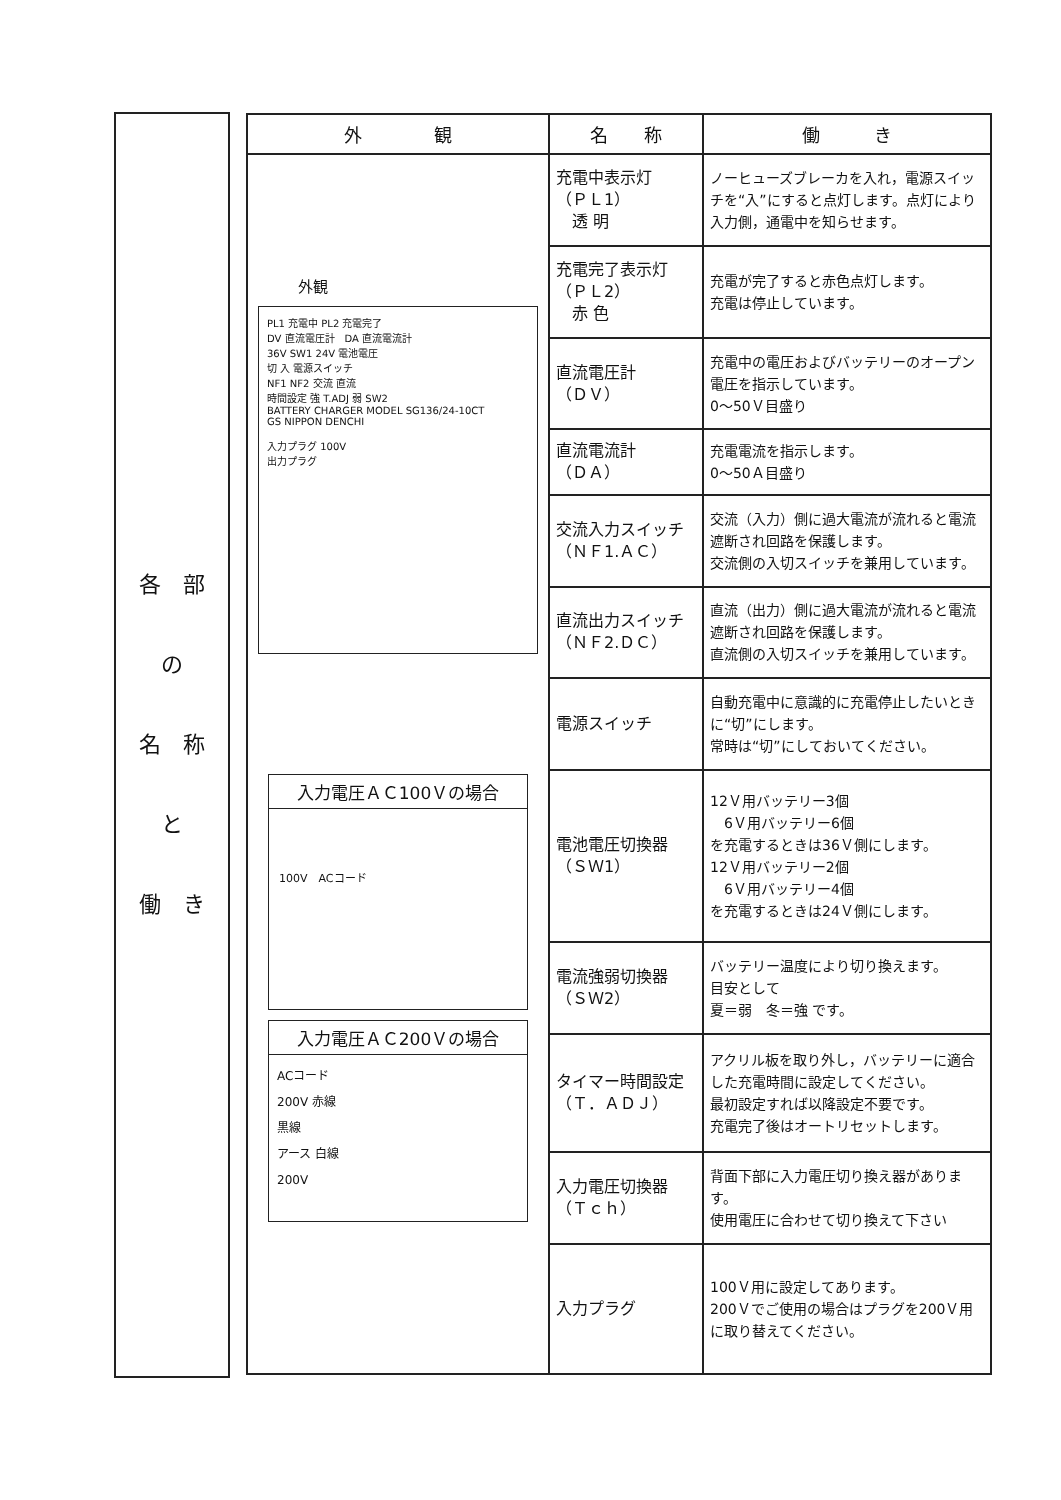各　部
の
名　称
と
働　き
| 外 観 | 名 称 | 働 き |
| --- | --- | --- |
| 外観 PL1 充電中 PL2 充電完了 DV 直流電圧計 DA 直流電流計 36V SW1 24V 電池電圧 切 入 電源スイッチ NF1 NF2 交流 直流 時間設定 強 T.ADJ 弱 SW2 BATTERY CHARGER MODEL SG136/24-10CT GS NIPPON DENCHI 入力プラグ 100V 出力プラグ 入力電圧ＡＣ100Ｖの場合 100V ACコード 入力電圧ＡＣ200Ｖの場合 ACコード 200V 赤線 黒線 アース 白線 200V | 充電中表示灯 （ＰＬ1） 透 明 | ノーヒューズブレーカを入れ，電源スイッチを“入”にすると点灯します。点灯により入力側，通電中を知らせます。 |
| | 充電完了表示灯 （ＰＬ2） 赤 色 | 充電が完了すると赤色点灯します。 充電は停止しています。 |
| | 直流電圧計 （ＤＶ） | 充電中の電圧およびバッテリーのオープン電圧を指示しています。 0～50Ｖ目盛り |
| | 直流電流計 （ＤＡ） | 充電電流を指示します。 0～50Ａ目盛り |
| | 交流入力スイッチ （ＮＦ1.ＡＣ） | 交流（入力）側に過大電流が流れると電流遮断され回路を保護します。 交流側の入切スイッチを兼用しています。 |
| | 直流出力スイッチ （ＮＦ2.ＤＣ） | 直流（出力）側に過大電流が流れると電流遮断され回路を保護します。 直流側の入切スイッチを兼用しています。 |
| | 電源スイッチ | 自動充電中に意識的に充電停止したいときに“切”にします。 常時は“切”にしておいてください。 |
| | 電池電圧切換器 （ＳＷ1） | 12Ｖ用バッテリー3個 6Ｖ用バッテリー6個 を充電するときは36Ｖ側にします。 12Ｖ用バッテリー2個 6Ｖ用バッテリー4個 を充電するときは24Ｖ側にします。 |
| | 電流強弱切換器 （ＳＷ2） | バッテリー温度により切り換えます。 目安として 夏＝弱 冬＝強 です。 |
| | タイマー時間設定 （Ｔ．ＡＤＪ） | アクリル板を取り外し，バッテリーに適合した充電時間に設定してください。 最初設定すれば以降設定不要です。 充電完了後はオートリセットします。 |
| | 入力電圧切換器 （Ｔｃｈ） | 背面下部に入力電圧切り換え器があります。 使用電圧に合わせて切り換えて下さい |
| | 入力プラグ | 100Ｖ用に設定してあります。 200Ｖでご使用の場合はプラグを200Ｖ用に取り替えてください。 |